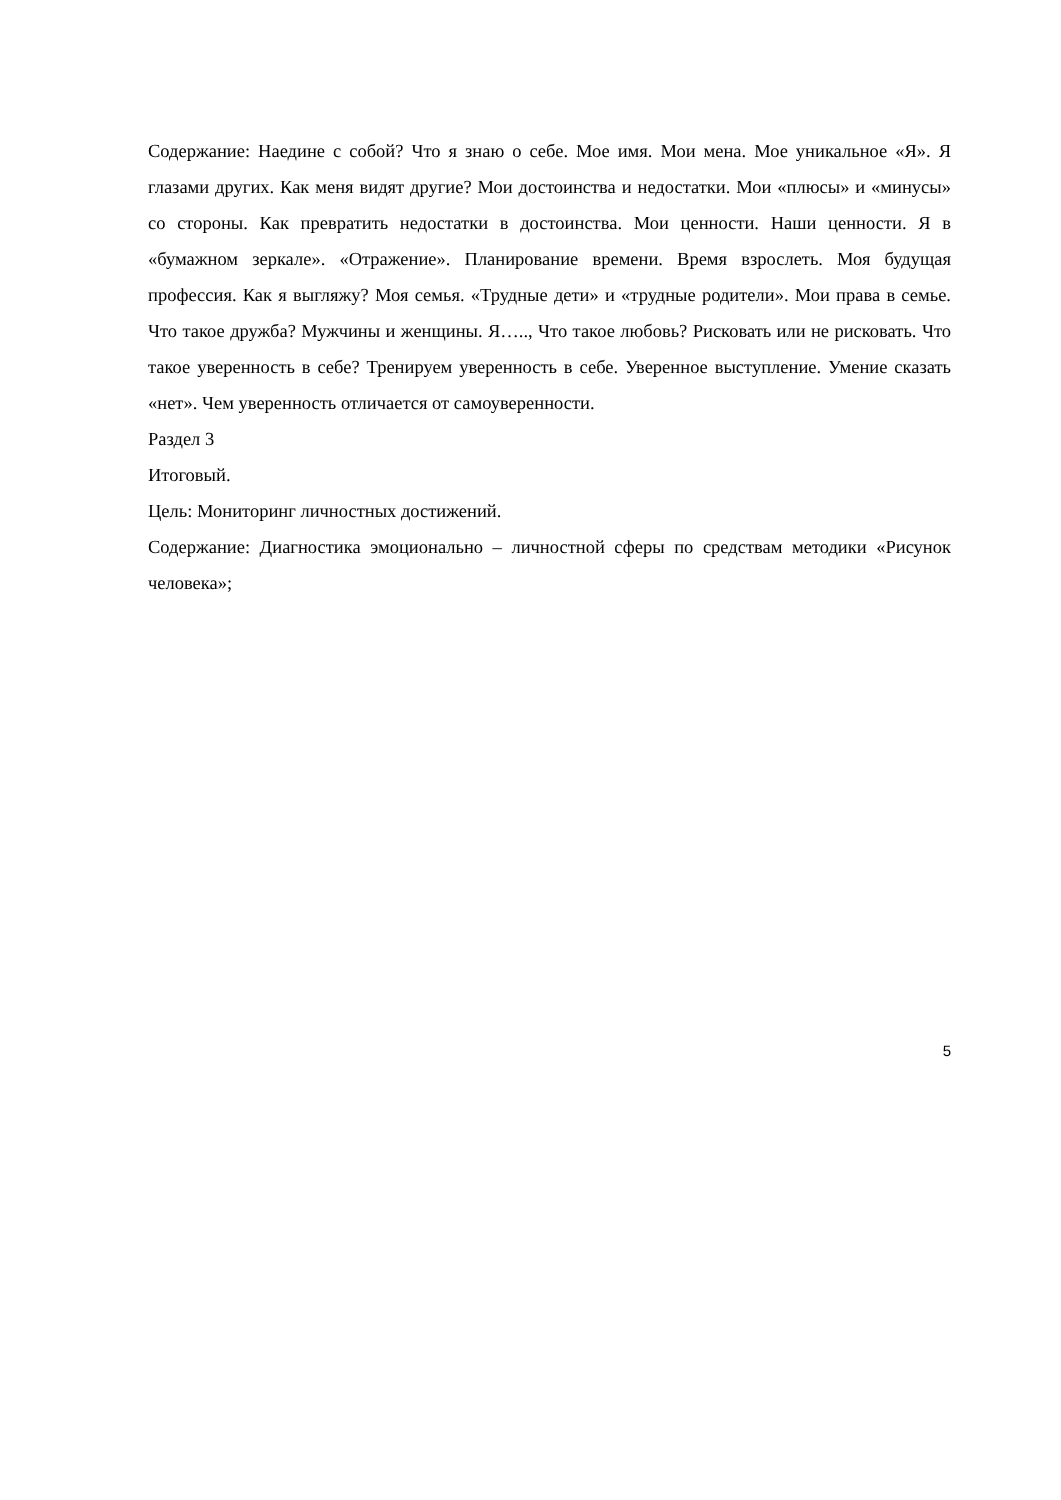Содержание: Наедине с собой? Что я знаю о себе. Мое имя. Мои мена. Мое уникальное «Я». Я глазами других. Как меня видят другие? Мои достоинства и недостатки. Мои «плюсы» и «минусы» со стороны. Как превратить недостатки в достоинства. Мои ценности. Наши ценности. Я в «бумажном зеркале». «Отражение». Планирование времени. Время взрослеть. Моя будущая профессия. Как я выгляжу? Моя семья. «Трудные дети» и «трудные родители». Мои права в семье. Что такое дружба? Мужчины и женщины. Я….., Что такое любовь? Рисковать или не рисковать. Что такое уверенность в себе? Тренируем уверенность в себе. Уверенное выступление. Умение сказать «нет». Чем уверенность отличается от самоуверенности.
Раздел 3
Итоговый.
Цель: Мониторинг личностных достижений.
Содержание: Диагностика эмоционально – личностной сферы по средствам методики «Рисунок человека»;
5